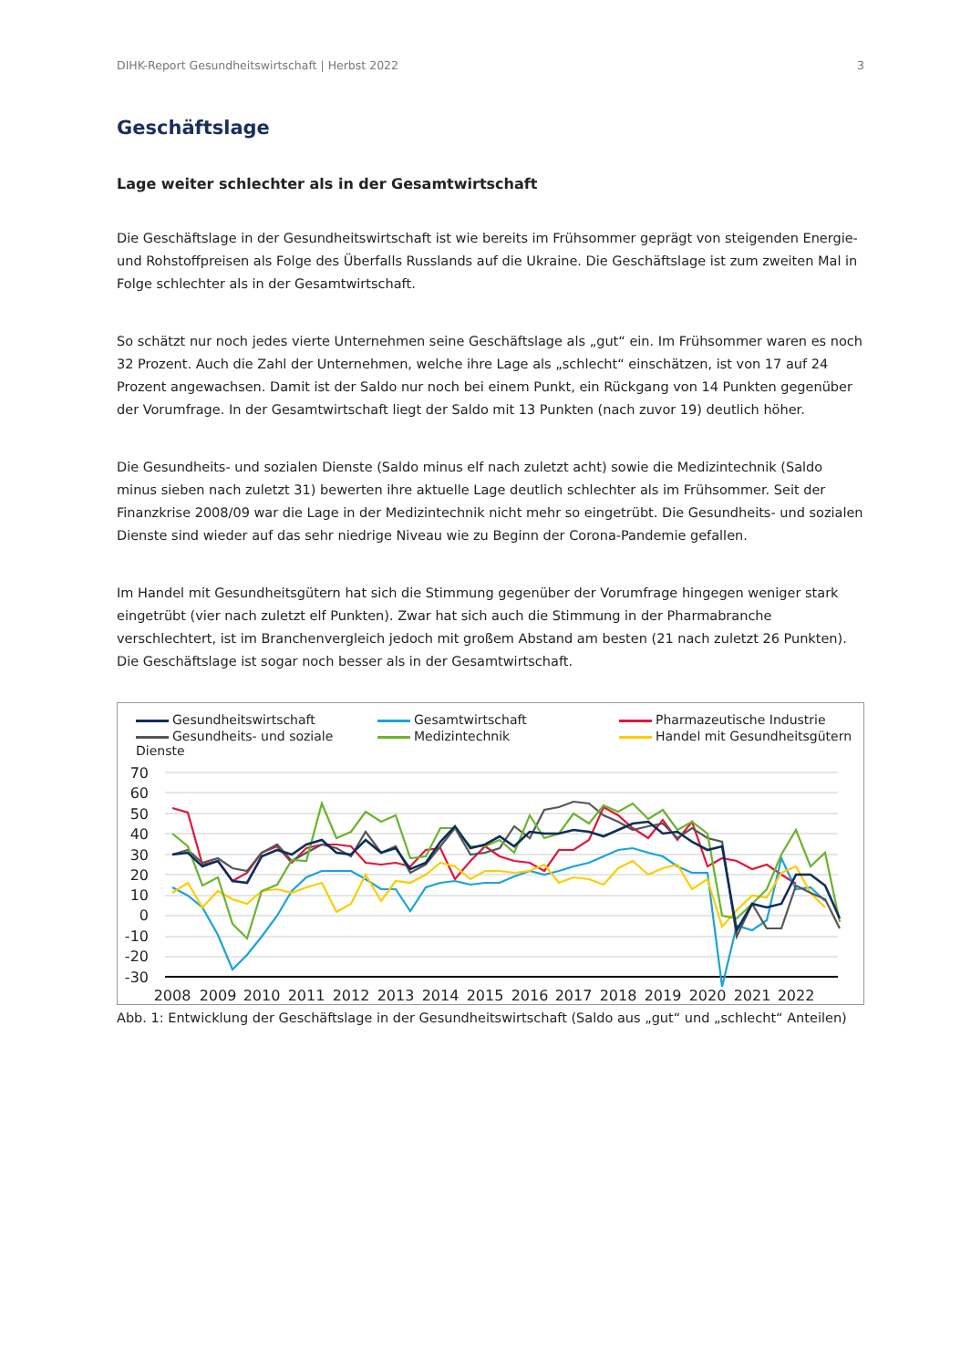DIHK-Report Gesundheitswirtschaft | Herbst 2022 3
Geschäftslage
Lage weiter schlechter als in der Gesamtwirtschaft
Die Geschäftslage in der Gesundheitswirtschaft ist wie bereits im Frühsommer geprägt von steigenden Energie- und Rohstoffpreisen als Folge des Überfalls Russlands auf die Ukraine. Die Geschäftslage ist zum zweiten Mal in Folge schlechter als in der Gesamtwirtschaft.
So schätzt nur noch jedes vierte Unternehmen seine Geschäftslage als „gut“ ein. Im Frühsommer waren es noch 32 Prozent. Auch die Zahl der Unternehmen, welche ihre Lage als „schlecht“ einschätzen, ist von 17 auf 24 Prozent angewachsen. Damit ist der Saldo nur noch bei einem Punkt, ein Rückgang von 14 Punkten gegenüber der Vorumfrage. In der Gesamtwirtschaft liegt der Saldo mit 13 Punkten (nach zuvor 19) deutlich höher.
Die Gesundheits- und sozialen Dienste (Saldo minus elf nach zuletzt acht) sowie die Medizintechnik (Saldo minus sieben nach zuletzt 31) bewerten ihre aktuelle Lage deutlich schlechter als im Frühsommer. Seit der Finanzkrise 2008/09 war die Lage in der Medizintechnik nicht mehr so eingetrübt. Die Gesundheits- und sozialen Dienste sind wieder auf das sehr niedrige Niveau wie zu Beginn der Corona-Pandemie gefallen.
Im Handel mit Gesundheitsgütern hat sich die Stimmung gegenüber der Vorumfrage hingegen weniger stark eingetrübt (vier nach zuletzt elf Punkten). Zwar hat sich auch die Stimmung in der Pharmabranche verschlechtert, ist im Branchenvergleich jedoch mit großem Abstand am besten (21 nach zuletzt 26 Punkten). Die Geschäftslage ist sogar noch besser als in der Gesamtwirtschaft.
Gesundheitswirtschaft
Gesamtwirtschaft
Pharmazeutische Industrie
Gesundheits- und soziale Dienste
Medizintechnik
Handel mit Gesundheitsgütern
70
60
50
40
30
20
10
0
-10
-20
-30
2008
2009
2010
2011
2012
2013
2014
2015
2016
2017
2018
2019
2020
2021
2022
Abb. 1: Entwicklung der Geschäftslage in der Gesundheitswirtschaft (Saldo aus „gut“ und „schlecht“ Anteilen)